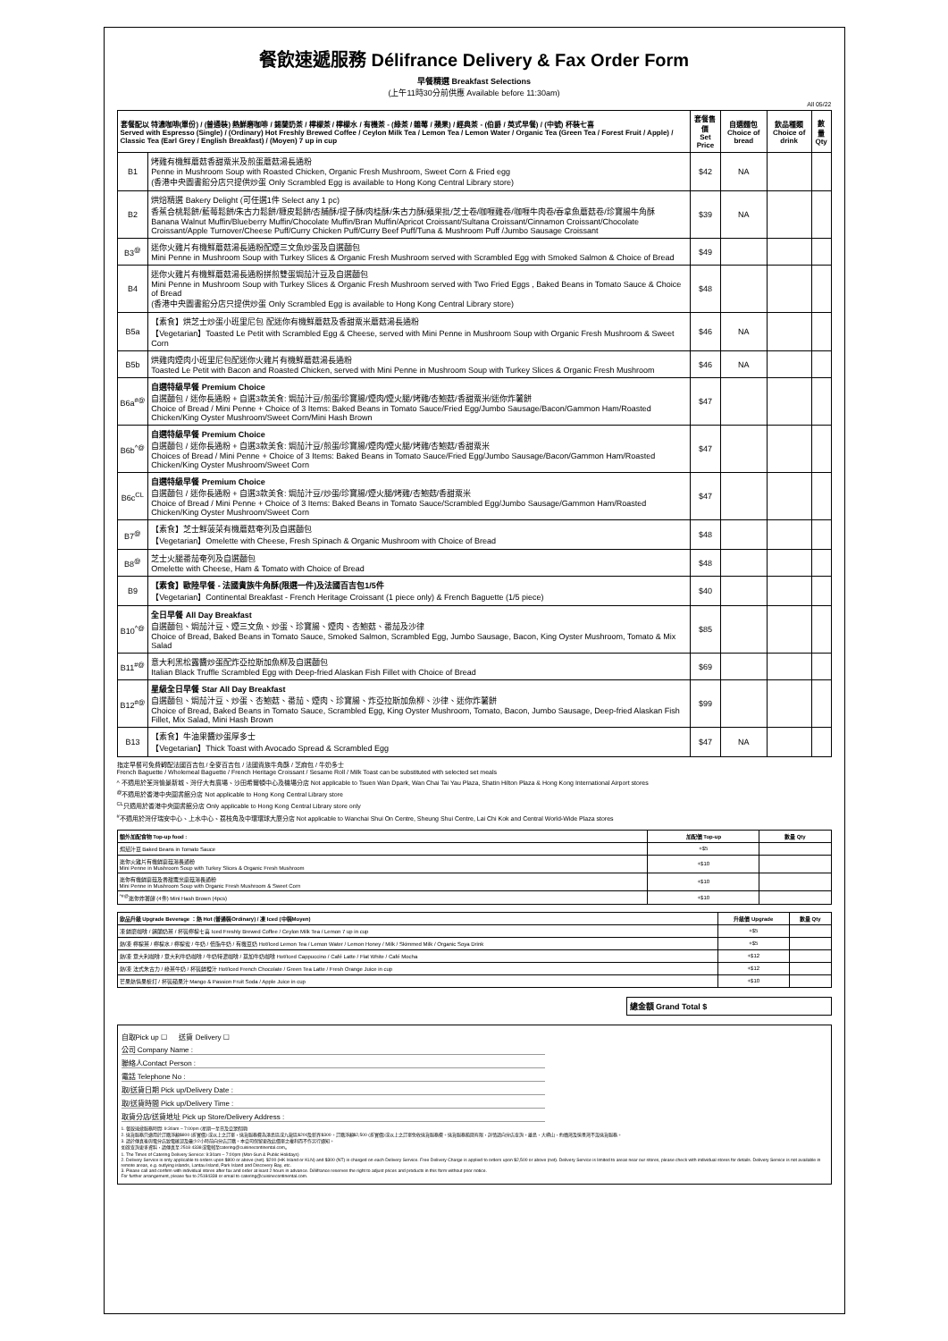餐飲速遞服務 Délifrance Delivery & Fax Order Form
早餐精選 Breakfast Selections
(上午11時30分前供應 Available before 11:30am)
All 05/22
| 套餐配以 特濃咖啡(單份) / (普通裝) 熱鮮磨咖啡 / 錫蘭奶茶 / 檸檬茶 / 檸檬水 / 有機茶 - (綠茶 / 雜莓 / 蘋果) / 經典茶 - (伯爵 / 英式早餐) / (中號) 杯裝七喜 Served with Espresso (Single) / (Ordinary) Hot Freshly Brewed Coffee / Ceylon Milk Tea / Lemon Tea / Lemon Water / Organic Tea (Green Tea / Forest Fruit / Apple) / Classic Tea (Earl Grey / English Breakfast) / (Moyen) 7 up in cup | | 套餐售價 Set Price | 自選麵包 Choice of bread | 飲品種類 Choice of drink | 數量 Qty |
| --- | --- | --- | --- | --- | --- |
| B1 | 烤雞有機鮮蘑菇香甜粟米及煎蛋蘑菇湯長通粉 Penne in Mushroom Soup with Roasted Chicken, Organic Fresh Mushroom, Sweet Corn & Fried egg (香港中央圖書館分店只提供炒蛋 Only Scrambled Egg is available to Hong Kong Central Library store) | $42 | NA | | |
| B2 | 烘焙精選 Bakery Delight (可任選1件 Select any 1 pc) 香蕉合桃鬆餅/藍莓鬆餅/朱古力鬆餅/糠皮鬆餅/杏脯酥/提子酥/肉桂酥/朱古力酥/蘋果批/芝士卷/咖喱雞卷/咖喱牛肉卷/吞拿魚蘑菇卷/珍寶腸牛角酥 Banana Walnut Muffin/Blueberry Muffin/Chocolate Muffin/Bran Muffin/Apricot Croissant/Sultana Croissant/Cinnamon Croissant/Chocolate Croissant/Apple Turnover/Cheese Puff/Curry Chicken Puff/Curry Beef Puff/Tuna & Mushroom Puff /Jumbo Sausage Croissant | $39 | NA | | |
| B3<sup>@</sup> | 迷你火雞片有機鮮蘑菇湯長通粉配煙三文魚炒蛋及自選麵包 Mini Penne in Mushroom Soup with Turkey Slices & Organic Fresh Mushroom served with Scrambled Egg with Smoked Salmon & Choice of Bread | $49 | | | |
| B4 | 迷你火雞片有機鮮蘑菇湯長通粉拼煎雙蛋焗茄汁豆及自選麵包 Mini Penne in Mushroom Soup with Turkey Slices & Organic Fresh Mushroom served with Two Fried Eggs , Baked Beans in Tomato Sauce & Choice of Bread (香港中央圖書館分店只提供炒蛋 Only Scrambled Egg is available to Hong Kong Central Library store) | $48 | | | |
| B5a | 【素食】烘芝士炒蛋小班里尼包 配迷你有機鮮蘑菇及香甜粟米蘑菇湯長通粉 【Vegetarian】Toasted Le Petit with Scrambled Egg & Cheese, served with Mini Penne in Mushroom Soup with Organic Fresh Mushroom & Sweet Corn | $46 | NA | | |
| B5b | 烘雞肉煙肉小班里尼包配迷你火雞片有機鮮蘑菇湯長通粉 Toasted Le Petit with Bacon and Roasted Chicken, served with Mini Penne in Mushroom Soup with Turkey Slices & Organic Fresh Mushroom | $46 | NA | | |
| B6a<sup>#@</sup> | 自選特級早餐 Premium Choice 自選麵包 / 迷你長通粉 + 自選3款美食: 焗茄汁豆/煎蛋/珍寶腸/煙肉/煙火腿/烤雞/杏鮑菇/香甜粟米/迷你炸薯餅 Choice of Bread / Mini Penne + Choice of 3 Items: Baked Beans in Tomato Sauce/Fried Egg/Jumbo Sausage/Bacon/Gammon Ham/Roasted Chicken/King Oyster Mushroom/Sweet Corn/Mini Hash Brown | $47 | | | |
| B6b<sup>^@</sup> | 自選特級早餐 Premium Choice 自選麵包 / 迷你長通粉 + 自選3款美食: 焗茄汁豆/煎蛋/珍寶腸/煙肉/煙火腿/烤雞/杏鮑菇/香甜粟米 Choices of Bread / Mini Penne + Choice of 3 Items: Baked Beans in Tomato Sauce/Fried Egg/Jumbo Sausage/Bacon/Gammon Ham/Roasted Chicken/King Oyster Mushroom/Sweet Corn | $47 | | | |
| B6c<sup>CL</sup> | 自選特級早餐 Premium Choice 自選麵包 / 迷你長通粉 + 自選3款美食: 焗茄汁豆/炒蛋/珍寶腸/煙火腿/烤雞/杏鮑菇/香甜粟米 Choice of Bread / Mini Penne + Choice of 3 Items: Baked Beans in Tomato Sauce/Scrambled Egg/Jumbo Sausage/Gammon Ham/Roasted Chicken/King Oyster Mushroom/Sweet Corn | $47 | | | |
| B7<sup>@</sup> | 【素食】芝士鮮菠菜有機蘑菇奄列及自選麵包 【Vegetarian】Omelette with Cheese, Fresh Spinach & Organic Mushroom with Choice of Bread | $48 | | | |
| B8<sup>@</sup> | 芝士火腿番茄奄列及自選麵包 Omelette with Cheese, Ham & Tomato with Choice of Bread | $48 | | | |
| B9 | 【素食】歐陸早餐 - 法國貴族牛角酥(限選一件)及法國百吉包1/5件 【Vegetarian】Continental Breakfast - French Heritage Croissant (1 piece only) & French Baguette (1/5 piece) | $40 | | | |
| B10<sup>^@</sup> | 全日早餐 All Day Breakfast 自選麵包、焗茄汁豆、煙三文魚、炒蛋、珍寶腸、煙肉、杏鮑菇、番茄及沙律 Choice of Bread, Baked Beans in Tomato Sauce, Smoked Salmon, Scrambled Egg, Jumbo Sausage, Bacon, King Oyster Mushroom, Tomato & Mix Salad | $85 | | | |
| B11<sup>#@</sup> | 意大利黑松露醬炒蛋配炸亞拉斯加魚柳及自選麵包 Italian Black Truffle Scrambled Egg with Deep-fried Alaskan Fish Fillet with Choice of Bread | $69 | | | |
| B12<sup>#@</sup> | 星級全日早餐 Star All Day Breakfast 自選麵包、焗茄汁豆、炒蛋、杏鮑菇、番茄、煙肉、珍寶腸、炸亞拉斯加魚柳、沙律、迷你炸薯餅 Choice of Bread, Baked Beans in Tomato Sauce, Scrambled Egg, King Oyster Mushroom, Tomato, Bacon, Jumbo Sausage, Deep-fried Alaskan Fish Fillet, Mix Salad, Mini Hash Brown | $99 | | | |
| B13 | 【素食】牛油果醬炒蛋厚多士 【Vegetarian】Thick Toast with Avocado Spread & Scrambled Egg | $47 | NA | | |
指定早餐可免費轉配法國百吉包 / 全麥百吉包 / 法國貴族牛角酥 / 芝麻包 / 牛奶多士
French Baguette / Wholemeal Baguette / French Heritage Croissant / Sesame Roll / Milk Toast can be substituted with selected set meals
^ 不適用於荃灣愉景新城、灣仔大有廣場、沙田希爾頓中心及機場分店 Not applicable to Tsuen Wan Dpark, Wan Chai Tai Yau Plaza, Shatin Hilton Plaza & Hong Kong International Airport stores
<sup>@</sup>不適用於香港中央圖書館分店 Not applicable to Hong Kong Central Library store
<sup>CL</sup>只適用於香港中央圖書館分店 Only applicable to Hong Kong Central Library store only
<sup>#</sup> 不適用於灣仔瑞安中心、上水中心、荔枝角及中環環球大廈分店 Not applicable to Wanchai Shui On Centre, Sheung Shui Centre, Lai Chi Kok and Central World-Wide Plaza stores
| 額外加配食物 Top-up food : | 加配價 Top-up | 數量 Qty |
| --- | --- | --- |
| 焗茄汁豆 Baked Beans in Tomato Sauce | +$5 | |
| 迷你火雞片有機鮮蘑菇湯長通粉 Mini Penne in Mushroom Soup with Turkey Slices & Organic Fresh Mushroom | +$10 | |
| 迷你有機鮮蘑菇及香甜粟米蘑菇湯長通粉 Mini Penne in Mushroom Soup with Organic Fresh Mushroom & Sweet Corn | +$10 | |
| <sup>^#@</sup>迷你炸薯餅 (4件) Mini Hash Brown (4pcs) | +$10 | |
| 飲品升級 Upgrade Beverage ：熱 Hot (普通裝Ordinary) / 凍 Iced (中裝Moyen) | 升級價 Upgrade | 數量 Qty |
| --- | --- | --- |
| 凍 鮮磨咖啡 / 錫蘭奶茶 / 杯裝檸檬七喜 Iced Freshly Brewed Coffee / Ceylon Milk Tea / Lemon 7 up in cup | +$5 | |
| 熱/凍 檸檬茶 / 檸檬水 / 檸檬蜜 / 牛奶 / 低脂牛奶 / 有機豆奶 Hot/Iced Lemon Tea / Lemon Water / Lemon Honey / Milk / Skimmed Milk / Organic Soya Drink | +$5 | |
| 熱/凍 意大利咖啡 / 意大利牛奶咖啡 / 牛奶特濃咖啡 / 莫加牛奶咖啡 Hot/Iced Cappuccino / Café Latte / Flat White / Café Mocha | +$12 | |
| 熱/凍 法式朱古力 / 綠茶牛奶 / 杯裝鮮橙汁 Hot/Iced French Chocolate / Green Tea Latte / Fresh Orange Juice in cup | +$12 | |
| 芒果熱情果梳打 / 杯裝蘋果汁 Mango & Passion Fruit Soda / Apple Juice in cup | +$10 | |
| 總金額 Grand Total $ |
自取Pick up ☐ 送貨 Delivery ☐
公司 Company Name :
聯絡人Contact Person :
電話 Telephone No :
取/送貨日期 Pick up/Delivery Date :
取/送貨時間 Pick up/Delivery Time :
取貨分店/送貨地址 Pick up Store/Delivery Address :
1. 餐飲速遞服務時間: 9:30am – 7:00pm (星期一至日及公眾假期)
2. 送貨服務只適用於訂購淨額$800 (折實價) 或以上之訂單，送貨服務費為港島區或九龍區$200及新界$300。訂購淨額$2,500 (折實價)或以上之訂單免收送貨服務費。送貨服務範圍有限，詳情請向分店查詢。離島、大嶼山、約翰灣及愉景灣不設送貨服務。
3. 請於傳真後與電分店致電確認及最少2小時前向分店訂購。本公司保留更改此價單之權利而不作另行通知。
如欲查詢更多資料，請傳真至 2518 4338或電郵至catering@cuisinecontinental.com。
1. The Times of Catering Delivery Service: 9:30am – 7:00pm (Mon-Sun & Public Holidays)
2. Delivery Service is only applicable to orders upon $800 or above (net). $200 (HK Island or KLN) and $300 (NT) is charged on each Delivery Service. Free Delivery Charge is applied to orders upon $2,500 or above (net). Delivery Service is limited to areas near our stores, please check with individual stores for details. Delivery Service is not available in remote areas, e.g. outlying islands, Lantau Island, Park Island and Discovery Bay, etc.
3. Please call and confirm with individual stores after fax and order at least 2 hours in advance. Délifrance reserves the right to adjust prices and products in this form without prior notice.
For further arrangement, please fax to 25184338 or email to catering@cuisinecontinental.com.